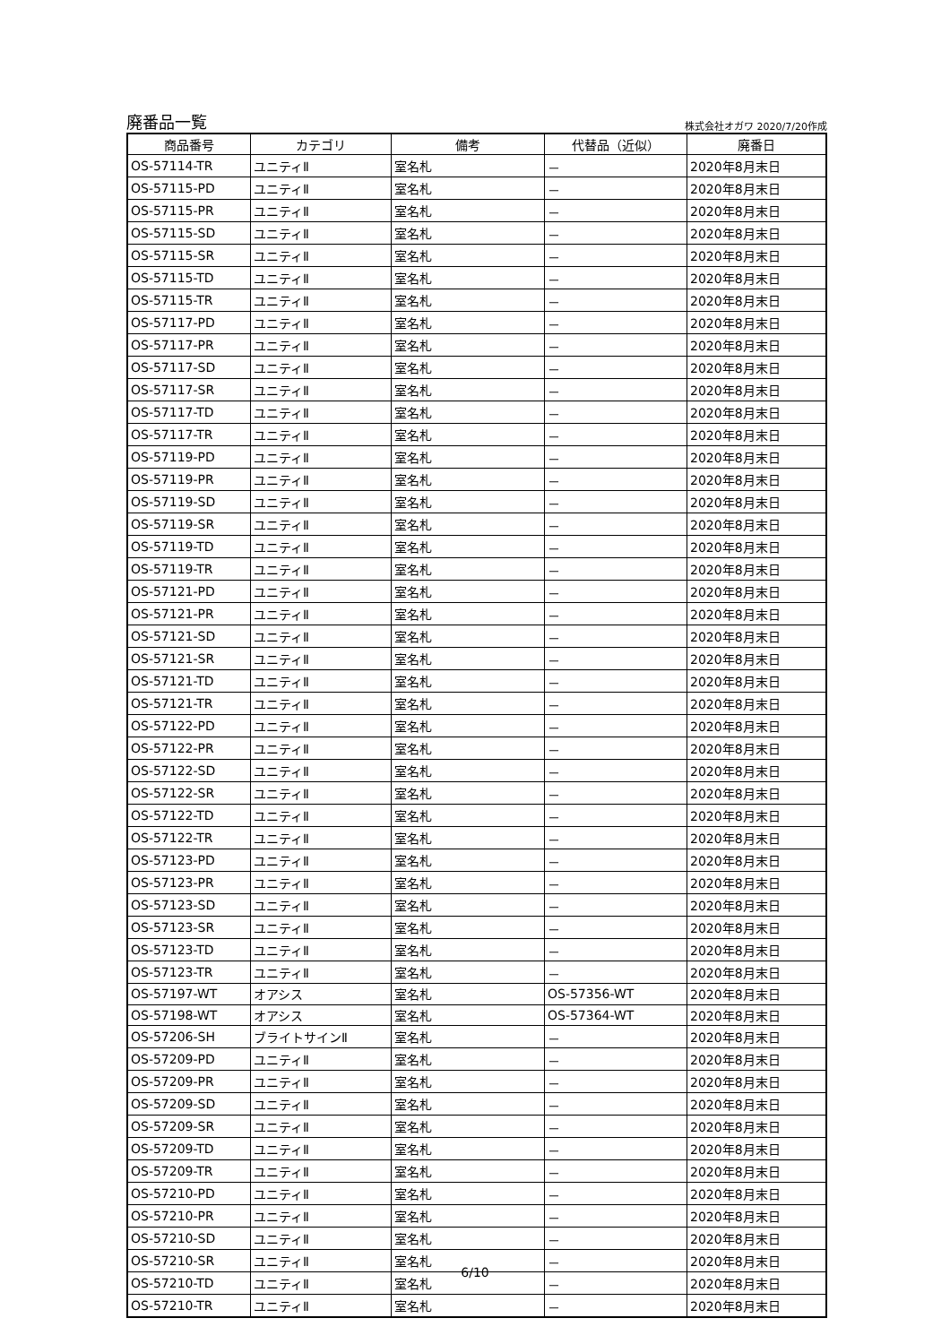廃番品一覧 株式会社オガワ 2020/7/20作成
| 商品番号 | カテゴリ | 備考 | 代替品（近似） | 廃番日 |
| --- | --- | --- | --- | --- |
| OS-57114-TR | ユニティⅡ | 室名札 | － | 2020年8月末日 |
| OS-57115-PD | ユニティⅡ | 室名札 | － | 2020年8月末日 |
| OS-57115-PR | ユニティⅡ | 室名札 | － | 2020年8月末日 |
| OS-57115-SD | ユニティⅡ | 室名札 | － | 2020年8月末日 |
| OS-57115-SR | ユニティⅡ | 室名札 | － | 2020年8月末日 |
| OS-57115-TD | ユニティⅡ | 室名札 | － | 2020年8月末日 |
| OS-57115-TR | ユニティⅡ | 室名札 | － | 2020年8月末日 |
| OS-57117-PD | ユニティⅡ | 室名札 | － | 2020年8月末日 |
| OS-57117-PR | ユニティⅡ | 室名札 | － | 2020年8月末日 |
| OS-57117-SD | ユニティⅡ | 室名札 | － | 2020年8月末日 |
| OS-57117-SR | ユニティⅡ | 室名札 | － | 2020年8月末日 |
| OS-57117-TD | ユニティⅡ | 室名札 | － | 2020年8月末日 |
| OS-57117-TR | ユニティⅡ | 室名札 | － | 2020年8月末日 |
| OS-57119-PD | ユニティⅡ | 室名札 | － | 2020年8月末日 |
| OS-57119-PR | ユニティⅡ | 室名札 | － | 2020年8月末日 |
| OS-57119-SD | ユニティⅡ | 室名札 | － | 2020年8月末日 |
| OS-57119-SR | ユニティⅡ | 室名札 | － | 2020年8月末日 |
| OS-57119-TD | ユニティⅡ | 室名札 | － | 2020年8月末日 |
| OS-57119-TR | ユニティⅡ | 室名札 | － | 2020年8月末日 |
| OS-57121-PD | ユニティⅡ | 室名札 | － | 2020年8月末日 |
| OS-57121-PR | ユニティⅡ | 室名札 | － | 2020年8月末日 |
| OS-57121-SD | ユニティⅡ | 室名札 | － | 2020年8月末日 |
| OS-57121-SR | ユニティⅡ | 室名札 | － | 2020年8月末日 |
| OS-57121-TD | ユニティⅡ | 室名札 | － | 2020年8月末日 |
| OS-57121-TR | ユニティⅡ | 室名札 | － | 2020年8月末日 |
| OS-57122-PD | ユニティⅡ | 室名札 | － | 2020年8月末日 |
| OS-57122-PR | ユニティⅡ | 室名札 | － | 2020年8月末日 |
| OS-57122-SD | ユニティⅡ | 室名札 | － | 2020年8月末日 |
| OS-57122-SR | ユニティⅡ | 室名札 | － | 2020年8月末日 |
| OS-57122-TD | ユニティⅡ | 室名札 | － | 2020年8月末日 |
| OS-57122-TR | ユニティⅡ | 室名札 | － | 2020年8月末日 |
| OS-57123-PD | ユニティⅡ | 室名札 | － | 2020年8月末日 |
| OS-57123-PR | ユニティⅡ | 室名札 | － | 2020年8月末日 |
| OS-57123-SD | ユニティⅡ | 室名札 | － | 2020年8月末日 |
| OS-57123-SR | ユニティⅡ | 室名札 | － | 2020年8月末日 |
| OS-57123-TD | ユニティⅡ | 室名札 | － | 2020年8月末日 |
| OS-57123-TR | ユニティⅡ | 室名札 | － | 2020年8月末日 |
| OS-57197-WT | オアシス | 室名札 | OS-57356-WT | 2020年8月末日 |
| OS-57198-WT | オアシス | 室名札 | OS-57364-WT | 2020年8月末日 |
| OS-57206-SH | ブライトサインⅡ | 室名札 | － | 2020年8月末日 |
| OS-57209-PD | ユニティⅡ | 室名札 | － | 2020年8月末日 |
| OS-57209-PR | ユニティⅡ | 室名札 | － | 2020年8月末日 |
| OS-57209-SD | ユニティⅡ | 室名札 | － | 2020年8月末日 |
| OS-57209-SR | ユニティⅡ | 室名札 | － | 2020年8月末日 |
| OS-57209-TD | ユニティⅡ | 室名札 | － | 2020年8月末日 |
| OS-57209-TR | ユニティⅡ | 室名札 | － | 2020年8月末日 |
| OS-57210-PD | ユニティⅡ | 室名札 | － | 2020年8月末日 |
| OS-57210-PR | ユニティⅡ | 室名札 | － | 2020年8月末日 |
| OS-57210-SD | ユニティⅡ | 室名札 | － | 2020年8月末日 |
| OS-57210-SR | ユニティⅡ | 室名札 | － | 2020年8月末日 |
| OS-57210-TD | ユニティⅡ | 室名札 | － | 2020年8月末日 |
| OS-57210-TR | ユニティⅡ | 室名札 | － | 2020年8月末日 |
6/10